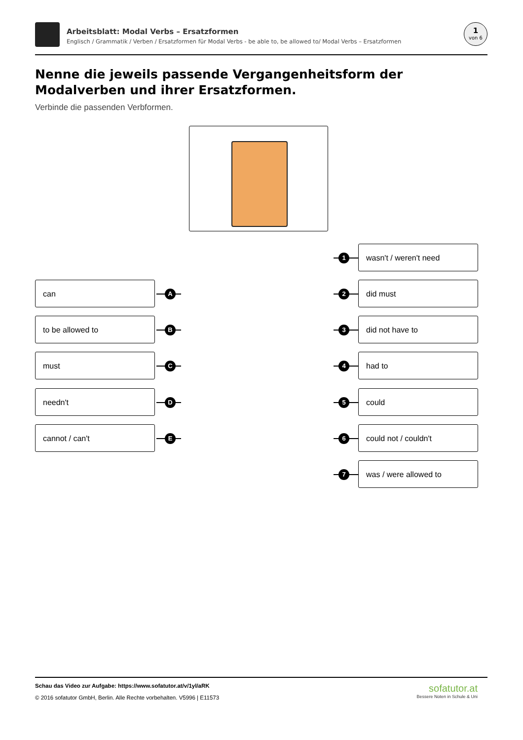Arbeitsblatt: Modal Verbs – Ersatzformen
Englisch / Grammatik / Verben / Ersatzformen für Modal Verbs - be able to, be allowed to/ Modal Verbs – Ersatzformen
1
von 6
Nenne die jeweils passende Vergangenheitsform der Modalverben und ihrer Ersatzformen.
Verbinde die passenden Verbformen.
can
A
to be allowed to
B
must
C
needn't
D
cannot / can't
E
1
wasn't / weren't need
2
did must
3
did not have to
4
had to
5
could
6
could not / couldn't
7
was / were allowed to
Schau das Video zur Aufgabe: https://www.sofatutor.at/v/1yl/aRK
© 2016 sofatutor GmbH, Berlin. Alle Rechte vorbehalten. V5996 | E11573
sofatutor.at
Bessere Noten in Schule & Uni